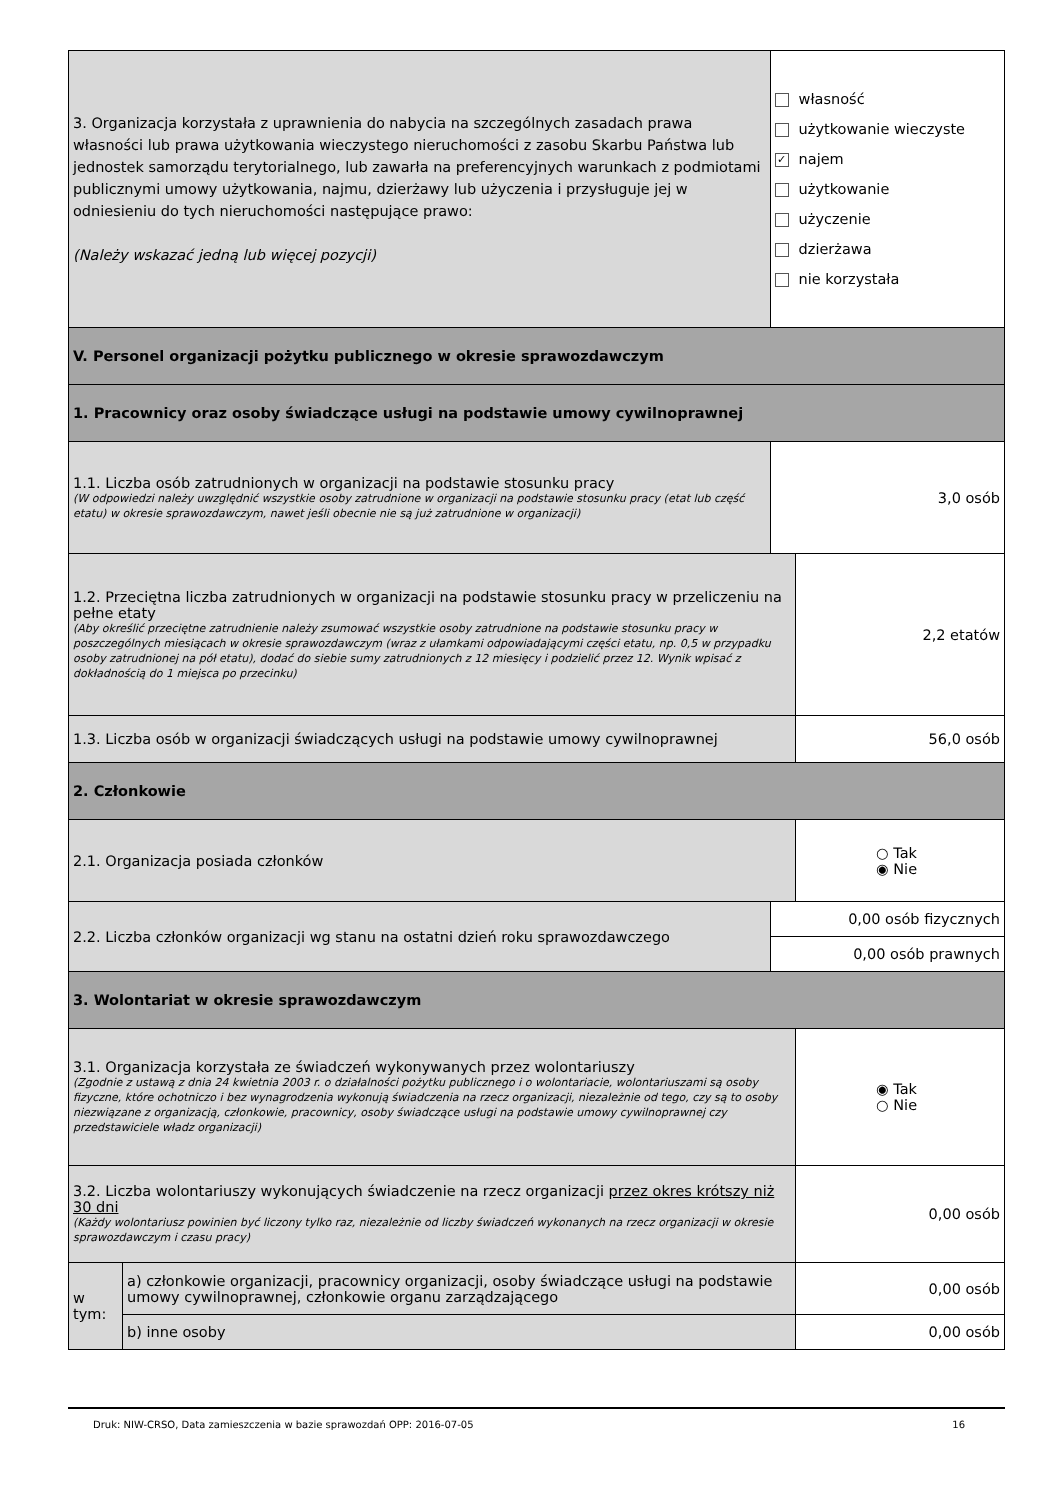| 3. Organizacja korzystała z uprawnienia do nabycia na szczególnych zasadach prawa własności lub prawa użytkowania wieczystego nieruchomości z zasobu Skarbu Państwa lub jednostek samorządu terytorialnego, lub zawarła na preferencyjnych warunkach z podmiotami publicznymi umowy użytkowania, najmu, dzierżawy lub użyczenia i przysługuje jej w odniesieniu do tych nieruchomości następujące prawo: (Należy wskazać jedną lub więcej pozycji) | | własność użytkowanie wieczyste ✓ najem użytkowanie użyczenie dzierżawa nie korzystała | |
| V. Personel organizacji pożytku publicznego w okresie sprawozdawczym | | | |
| 1. Pracownicy oraz osoby świadczące usługi na podstawie umowy cywilnoprawnej | | | |
| 1.1. Liczba osób zatrudnionych w organizacji na podstawie stosunku pracy (W odpowiedzi należy uwzględnić wszystkie osoby zatrudnione w organizacji na podstawie stosunku pracy (etat lub część etatu) w okresie sprawozdawczym, nawet jeśli obecnie nie są już zatrudnione w organizacji) | | 3,0 osób | |
| 1.2. Przeciętna liczba zatrudnionych w organizacji na podstawie stosunku pracy w przeliczeniu na pełne etaty (Aby określić przeciętne zatrudnienie należy zsumować wszystkie osoby zatrudnione na podstawie stosunku pracy w poszczególnych miesiącach w okresie sprawozdawczym (wraz z ułamkami odpowiadającymi części etatu, np. 0,5 w przypadku osoby zatrudnionej na pół etatu), dodać do siebie sumy zatrudnionych z 12 miesięcy i podzielić przez 12. Wynik wpisać z dokładnością do 1 miejsca po przecinku) | | | 2,2 etatów |
| 1.3. Liczba osób w organizacji świadczących usługi na podstawie umowy cywilnoprawnej | | | 56,0 osób |
| 2. Członkowie | | | |
| 2.1. Organizacja posiada członków | | | ○ Tak ◉ Nie |
| 2.2. Liczba członków organizacji wg stanu na ostatni dzień roku sprawozdawczego | | 0,00 osób fizycznych | |
| | | 0,00 osób prawnych | |
| 3. Wolontariat w okresie sprawozdawczym | | | |
| 3.1. Organizacja korzystała ze świadczeń wykonywanych przez wolontariuszy (Zgodnie z ustawą z dnia 24 kwietnia 2003 r. o działalności pożytku publicznego i o wolontariacie, wolontariuszami są osoby fizyczne, które ochotniczo i bez wynagrodzenia wykonują świadczenia na rzecz organizacji, niezależnie od tego, czy są to osoby niezwiązane z organizacją, członkowie, pracownicy, osoby świadczące usługi na podstawie umowy cywilnoprawnej czy przedstawiciele władz organizacji) | | | ◉ Tak ○ Nie |
| 3.2. Liczba wolontariuszy wykonujących świadczenie na rzecz organizacji przez okres krótszy niż 30 dni (Każdy wolontariusz powinien być liczony tylko raz, niezależnie od liczby świadczeń wykonanych na rzecz organizacji w okresie sprawozdawczym i czasu pracy) | | | 0,00 osób |
| w tym: | a) członkowie organizacji, pracownicy organizacji, osoby świadczące usługi na podstawie umowy cywilnoprawnej, członkowie organu zarządzającego | | 0,00 osób |
| | b) inne osoby | | 0,00 osób |
16 Druk: NIW-CRSO, Data zamieszczenia w bazie sprawozdań OPP: 2016-07-05